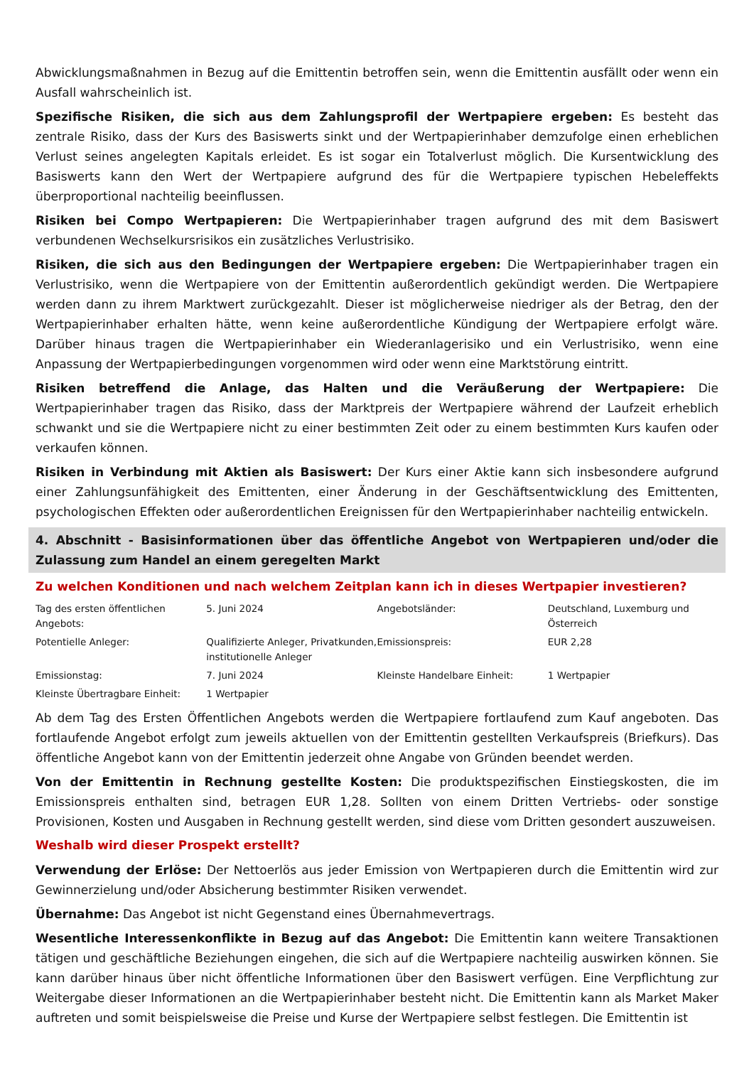Abwicklungsmaßnahmen in Bezug auf die Emittentin betroffen sein, wenn die Emittentin ausfällt oder wenn ein Ausfall wahrscheinlich ist.
Spezifische Risiken, die sich aus dem Zahlungsprofil der Wertpapiere ergeben: Es besteht das zentrale Risiko, dass der Kurs des Basiswerts sinkt und der Wertpapierinhaber demzufolge einen erheblichen Verlust seines angelegten Kapitals erleidet. Es ist sogar ein Totalverlust möglich. Die Kursentwicklung des Basiswerts kann den Wert der Wertpapiere aufgrund des für die Wertpapiere typischen Hebeleffekts überproportional nachteilig beeinflussen.
Risiken bei Compo Wertpapieren: Die Wertpapierinhaber tragen aufgrund des mit dem Basiswert verbundenen Wechselkursrisikos ein zusätzliches Verlustrisiko.
Risiken, die sich aus den Bedingungen der Wertpapiere ergeben: Die Wertpapierinhaber tragen ein Verlustrisiko, wenn die Wertpapiere von der Emittentin außerordentlich gekündigt werden. Die Wertpapiere werden dann zu ihrem Marktwert zurückgezahlt. Dieser ist möglicherweise niedriger als der Betrag, den der Wertpapierinhaber erhalten hätte, wenn keine außerordentliche Kündigung der Wertpapiere erfolgt wäre. Darüber hinaus tragen die Wertpapierinhaber ein Wiederanlagerisiko und ein Verlustrisiko, wenn eine Anpassung der Wertpapierbedingungen vorgenommen wird oder wenn eine Marktstörung eintritt.
Risiken betreffend die Anlage, das Halten und die Veräußerung der Wertpapiere: Die Wertpapierinhaber tragen das Risiko, dass der Marktpreis der Wertpapiere während der Laufzeit erheblich schwankt und sie die Wertpapiere nicht zu einer bestimmten Zeit oder zu einem bestimmten Kurs kaufen oder verkaufen können.
Risiken in Verbindung mit Aktien als Basiswert: Der Kurs einer Aktie kann sich insbesondere aufgrund einer Zahlungsunfähigkeit des Emittenten, einer Änderung in der Geschäftsentwicklung des Emittenten, psychologischen Effekten oder außerordentlichen Ereignissen für den Wertpapierinhaber nachteilig entwickeln.
4. Abschnitt - Basisinformationen über das öffentliche Angebot von Wertpapieren und/oder die Zulassung zum Handel an einem geregelten Markt
Zu welchen Konditionen und nach welchem Zeitplan kann ich in dieses Wertpapier investieren?
| Tag des ersten öffentlichen Angebots: | 5. Juni 2024 | Angebotsländer: | Deutschland, Luxemburg und Österreich |
| Potentielle Anleger: | Qualifizierte Anleger, Privatkunden, institutionelle Anleger | Emissionspreis: | EUR 2,28 |
| Emissionstag: | 7. Juni 2024 | Kleinste Handelbare Einheit: | 1 Wertpapier |
| Kleinste Übertragbare Einheit: | 1 Wertpapier | | |
Ab dem Tag des Ersten Öffentlichen Angebots werden die Wertpapiere fortlaufend zum Kauf angeboten. Das fortlaufende Angebot erfolgt zum jeweils aktuellen von der Emittentin gestellten Verkaufspreis (Briefkurs). Das öffentliche Angebot kann von der Emittentin jederzeit ohne Angabe von Gründen beendet werden.
Von der Emittentin in Rechnung gestellte Kosten: Die produktspezifischen Einstiegskosten, die im Emissionspreis enthalten sind, betragen EUR 1,28. Sollten von einem Dritten Vertriebs- oder sonstige Provisionen, Kosten und Ausgaben in Rechnung gestellt werden, sind diese vom Dritten gesondert auszuweisen.
Weshalb wird dieser Prospekt erstellt?
Verwendung der Erlöse: Der Nettoerlös aus jeder Emission von Wertpapieren durch die Emittentin wird zur Gewinnerzielung und/oder Absicherung bestimmter Risiken verwendet.
Übernahme: Das Angebot ist nicht Gegenstand eines Übernahmevertrags.
Wesentliche Interessenkonflikte in Bezug auf das Angebot: Die Emittentin kann weitere Transaktionen tätigen und geschäftliche Beziehungen eingehen, die sich auf die Wertpapiere nachteilig auswirken können. Sie kann darüber hinaus über nicht öffentliche Informationen über den Basiswert verfügen. Eine Verpflichtung zur Weitergabe dieser Informationen an die Wertpapierinhaber besteht nicht. Die Emittentin kann als Market Maker auftreten und somit beispielsweise die Preise und Kurse der Wertpapiere selbst festlegen. Die Emittentin ist